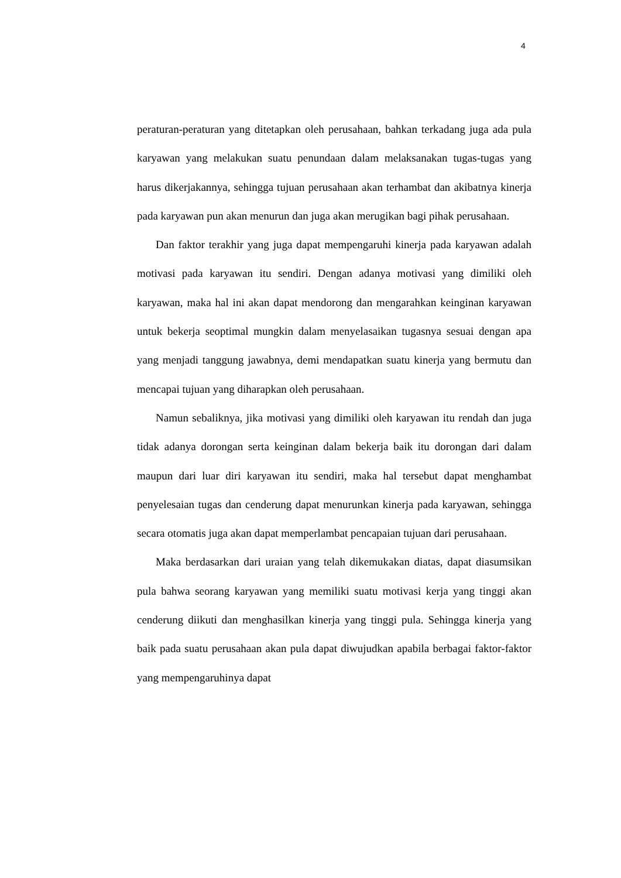4
peraturan-peraturan yang ditetapkan oleh perusahaan, bahkan terkadang juga ada pula karyawan yang melakukan suatu penundaan dalam melaksanakan tugas-tugas yang harus dikerjakannya, sehingga tujuan perusahaan akan terhambat dan akibatnya kinerja pada karyawan pun akan menurun dan juga akan merugikan bagi pihak perusahaan.
Dan faktor terakhir yang juga dapat mempengaruhi kinerja pada karyawan adalah motivasi pada karyawan itu sendiri. Dengan adanya motivasi yang dimiliki oleh karyawan, maka hal ini akan dapat mendorong dan mengarahkan keinginan karyawan untuk bekerja seoptimal mungkin dalam menyelasaikan tugasnya sesuai dengan apa yang menjadi tanggung jawabnya, demi mendapatkan suatu kinerja yang bermutu dan mencapai tujuan yang diharapkan oleh perusahaan.
Namun sebaliknya, jika motivasi yang dimiliki oleh karyawan itu rendah dan juga tidak adanya dorongan serta keinginan dalam bekerja baik itu dorongan dari dalam maupun dari luar diri karyawan itu sendiri, maka hal tersebut dapat menghambat penyelesaian tugas dan cenderung dapat menurunkan kinerja pada karyawan, sehingga secara otomatis juga akan dapat memperlambat pencapaian tujuan dari perusahaan.
Maka berdasarkan dari uraian yang telah dikemukakan diatas, dapat diasumsikan pula bahwa seorang karyawan yang memiliki suatu motivasi kerja yang tinggi akan cenderung diikuti dan menghasilkan kinerja yang tinggi pula. Sehingga kinerja yang baik pada suatu perusahaan akan pula dapat diwujudkan apabila berbagai faktor-faktor yang mempengaruhinya dapat